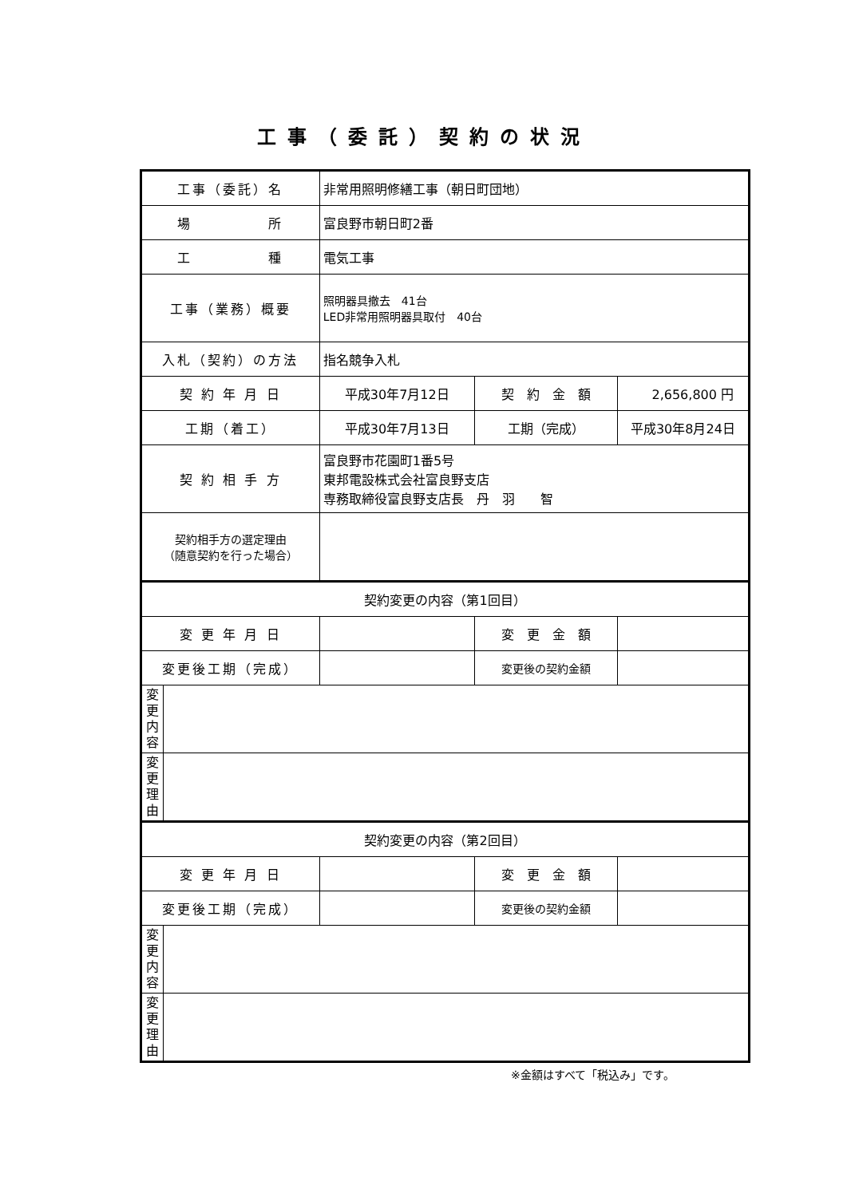工事（委託）契約の状況
| 工事（委託）名 | | 非常用照明修繕工事（朝日町団地） | | |
| 場 所 | | 富良野市朝日町2番 | | |
| 工 種 | | 電気工事 | | |
| 工事（業務）概要 | | 照明器具撤去 41台 LED非常用照明器具取付 40台 | | |
| 入札（契約）の方法 | | 指名競争入札 | | |
| 契 約 年 月 日 | | 平成30年7月12日 | 契 約 金 額 | 2,656,800 円 |
| 工期（着工） | | 平成30年7月13日 | 工期（完成） | 平成30年8月24日 |
| 契 約 相 手 方 | | 富良野市花園町1番5号 東邦電設株式会社富良野支店 専務取締役富良野支店長 丹 羽 智 | | |
| 契約相手方の選定理由 （随意契約を行った場合） | | | | |
| 契約変更の内容（第1回目） | | | | |
| 変 更 年 月 日 | | | 変 更 金 額 | |
| 変更後工期（完成） | | | 変更後の契約金額 | |
| 変 更 内 容 | | | | |
| 変 更 理 由 | | | | |
| 契約変更の内容（第2回目） | | | | |
| 変 更 年 月 日 | | | 変 更 金 額 | |
| 変更後工期（完成） | | | 変更後の契約金額 | |
| 変 更 内 容 | | | | |
| 変 更 理 由 | | | | |
※金額はすべて「税込み」です。